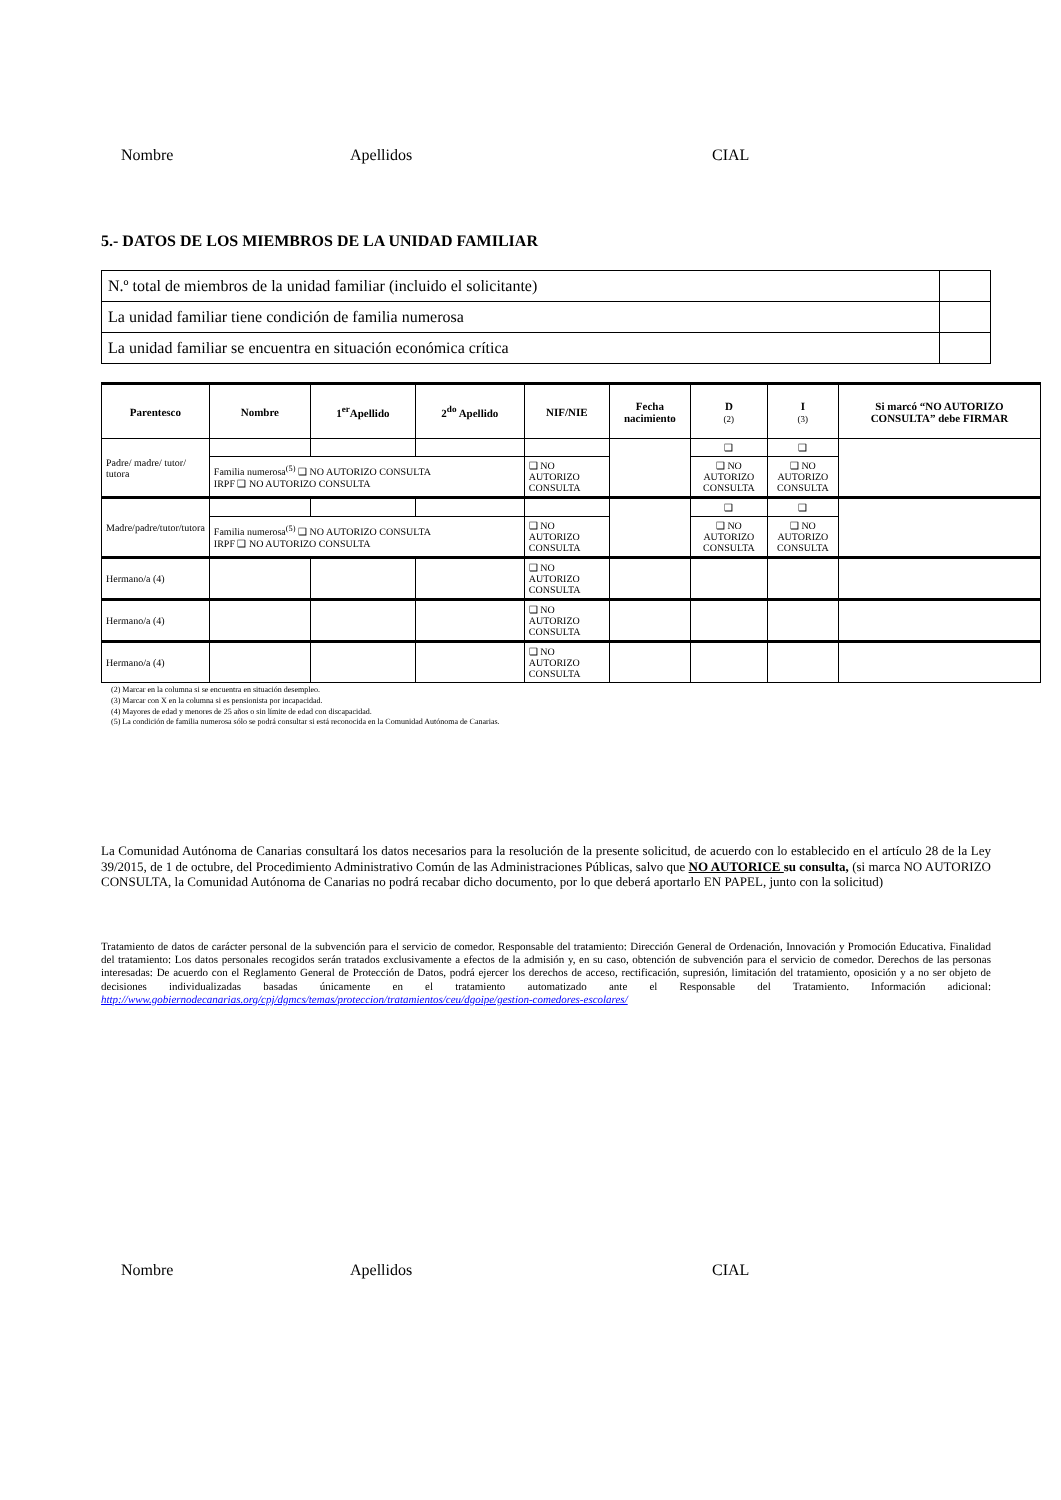Nombre Apellidos CIAL
5.- DATOS DE LOS MIEMBROS DE LA UNIDAD FAMILIAR
| N.º total de miembros de la unidad familiar (incluido el solicitante) | |
| La unidad familiar tiene condición de familia numerosa | |
| La unidad familiar se encuentra en situación económica crítica | |
| Parentesco | Nombre | 1<sup>er</sup>Apellido | 2<sup>do</sup> Apellido | NIF/NIE | Fecha nacimiento | D (2) | I (3) | Si marcó “NO AUTORIZO CONSULTA” debe FIRMAR |
| --- | --- | --- | --- | --- | --- | --- | --- | --- |
| Padre/ madre/ tutor/ tutora | | | | | | ❑ | ❑ | |
| | Familia numerosa<sup>(5)</sup> ❑ NO AUTORIZO CONSULTA IRPF ❑ NO AUTORIZO CONSULTA | | | ❑ NO AUTORIZO CONSULTA | | ❑ NO AUTORIZO CONSULTA | ❑ NO AUTORIZO CONSULTA | |
| Madre/padre/tutor/tutora | | | | | | ❑ | ❑ | |
| | Familia numerosa<sup>(5)</sup> ❑ NO AUTORIZO CONSULTA IRPF ❑ NO AUTORIZO CONSULTA | | | ❑ NO AUTORIZO CONSULTA | | ❑ NO AUTORIZO CONSULTA | ❑ NO AUTORIZO CONSULTA | |
| Hermano/a (4) | | | | ❑ NO AUTORIZO CONSULTA | | | | |
| Hermano/a (4) | | | | ❑ NO AUTORIZO CONSULTA | | | | |
| Hermano/a (4) | | | | ❑ NO AUTORIZO CONSULTA | | | | |
(2) Marcar en la columna si se encuentra en situación desempleo.
(3) Marcar con X en la columna si es pensionista por incapacidad.
(4) Mayores de edad y menores de 25 años o sin límite de edad con discapacidad.
(5) La condición de familia numerosa sólo se podrá consultar si está reconocida en la Comunidad Autónoma de Canarias.
La Comunidad Autónoma de Canarias consultará los datos necesarios para la resolución de la presente solicitud, de acuerdo con lo establecido en el artículo 28 de la Ley 39/2015, de 1 de octubre, del Procedimiento Administrativo Común de las Administraciones Públicas, salvo que NO AUTORICE su consulta, (si marca NO AUTORIZO CONSULTA, la Comunidad Autónoma de Canarias no podrá recabar dicho documento, por lo que deberá aportarlo EN PAPEL, junto con la solicitud)
Tratamiento de datos de carácter personal de la subvención para el servicio de comedor. Responsable del tratamiento: Dirección General de Ordenación, Innovación y Promoción Educativa. Finalidad del tratamiento: Los datos personales recogidos serán tratados exclusivamente a efectos de la admisión y, en su caso, obtención de subvención para el servicio de comedor. Derechos de las personas interesadas: De acuerdo con el Reglamento General de Protección de Datos, podrá ejercer los derechos de acceso, rectificación, supresión, limitación del tratamiento, oposición y a no ser objeto de decisiones individualizadas basadas únicamente en el tratamiento automatizado ante el Responsable del Tratamiento. Información adicional: http://www.gobiernodecanarias.org/cpj/dgmcs/temas/proteccion/tratamientos/ceu/dgoipe/gestion-comedores-escolares/
Nombre Apellidos CIAL